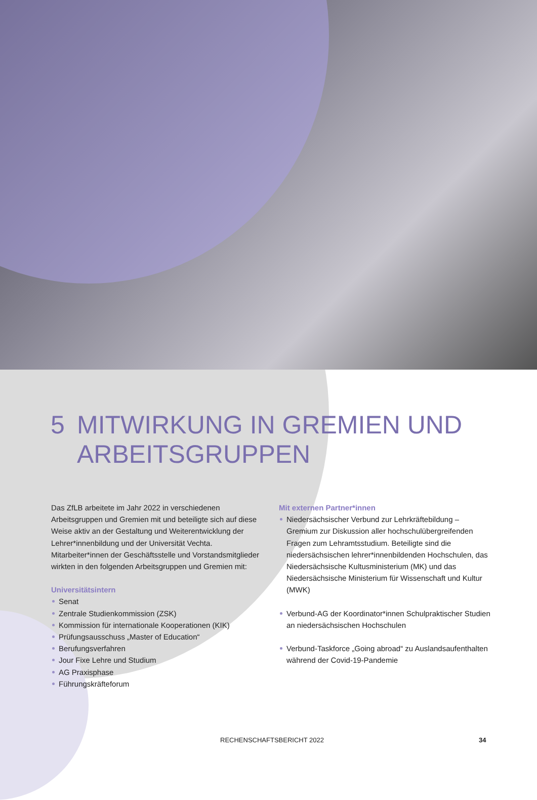5 MITWIRKUNG IN GREMIEN UND
ARBEITSGRUPPEN
Das ZfLB arbeitete im Jahr 2022 in verschiedenen Arbeitsgruppen und Gremien mit und beteiligte sich auf diese Weise aktiv an der Gestaltung und Weiterentwicklung der Lehrer*innenbildung und der Universität Vechta. Mitarbeiter*innen der Geschäftsstelle und Vorstandsmitglieder wirkten in den folgenden Arbeitsgruppen und Gremien mit:
Universitätsintern
Senat
Zentrale Studienkommission (ZSK)
Kommission für internationale Kooperationen (KIK)
Prüfungsausschuss „Master of Education“
Berufungsverfahren
Jour Fixe Lehre und Studium
AG Praxisphase
Führungskräfteforum
Mit externen Partner*innen
Niedersächsischer Verbund zur Lehrkräftebildung – Gremium zur Diskussion aller hochschulübergreifenden Fragen zum Lehramts­studium. Beteiligte sind die niedersächsischen lehrer*innenbild­enden Hochschulen, das Niedersächsische Kultusministerium (MK) und das Niedersächsische Ministerium für Wissenschaft und Kultur (MWK)
Verbund-AG der Koordinator*innen Schulpraktischer Studien an niedersächsischen Hochschulen
Verbund-Taskforce „Going abroad“ zu Auslandsaufenthalten während der Covid-19-Pandemie
RECHENSCHAFTSBERICHT 2022 34